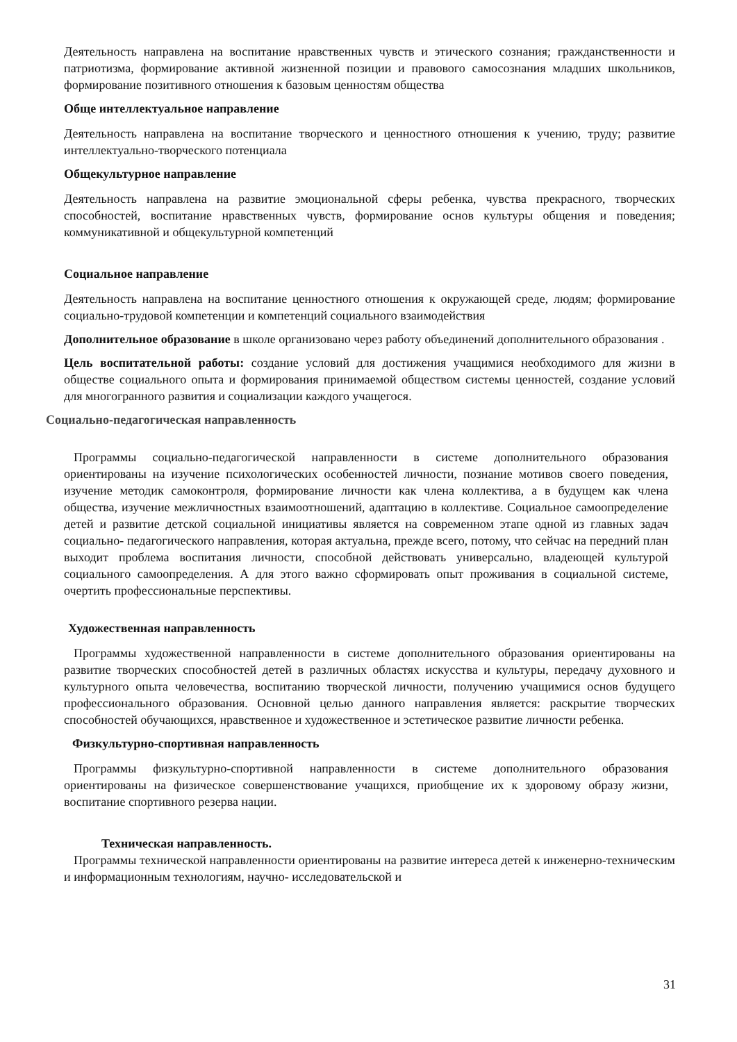Деятельность направлена на воспитание нравственных чувств и этического сознания; гражданственности и патриотизма, формирование активной жизненной позиции и правового самосознания младших школьников, формирование позитивного отношения к базовым ценностям общества
Обще интеллектуальное направление
Деятельность направлена на воспитание творческого и ценностного отношения к учению, труду; развитие интеллектуально-творческого потенциала
Общекультурное направление
Деятельность направлена на развитие эмоциональной сферы ребенка, чувства прекрасного, творческих способностей, воспитание нравственных чувств, формирование основ культуры общения и поведения; коммуникативной и общекультурной компетенций
Социальное направление
Деятельность направлена на воспитание ценностного отношения к окружающей среде, людям; формирование социально-трудовой компетенции и компетенций социального взаимодействия
Дополнительное образование в школе организовано через работу объединений дополнительного образования .
Цель воспитательной работы: создание условий для достижения учащимися необходимого для жизни в обществе социального опыта и формирования принимаемой обществом системы ценностей, создание условий для многогранного развития и социализации каждого учащегося.
Социально-педагогическая направленность
Программы социально-педагогической направленности в системе дополнительного образования ориентированы на изучение психологических особенностей личности, познание мотивов своего поведения, изучение методик самоконтроля, формирование личности как члена коллектива, а в будущем как члена общества, изучение межличностных взаимоотношений, адаптацию в коллективе. Социальное самоопределение детей и развитие детской социальной инициативы является на современном этапе одной из главных задач социально- педагогического направления, которая актуальна, прежде всего, потому, что сейчас на передний план выходит проблема воспитания личности, способной действовать универсально, владеющей культурой социального самоопределения. А для этого важно сформировать опыт проживания в социальной системе, очертить профессиональные перспективы.
Художественная направленность
Программы художественной направленности в системе дополнительного образования ориентированы на развитие творческих способностей детей в различных областях искусства и культуры, передачу духовного и культурного опыта человечества, воспитанию творческой личности, получению учащимися основ будущего профессионального образования. Основной целью данного направления является: раскрытие творческих способностей обучающихся, нравственное и художественное и эстетическое развитие личности ребенка.
Физкультурно-спортивная направленность
Программы физкультурно-спортивной направленности в системе дополнительного образования ориентированы на физическое совершенствование учащихся, приобщение их к здоровому образу жизни, воспитание спортивного резерва нации.
Техническая направленность.
Программы технической направленности ориентированы на развитие интереса детей к инженерно-техническим и информационным технологиям, научно- исследовательской и
31